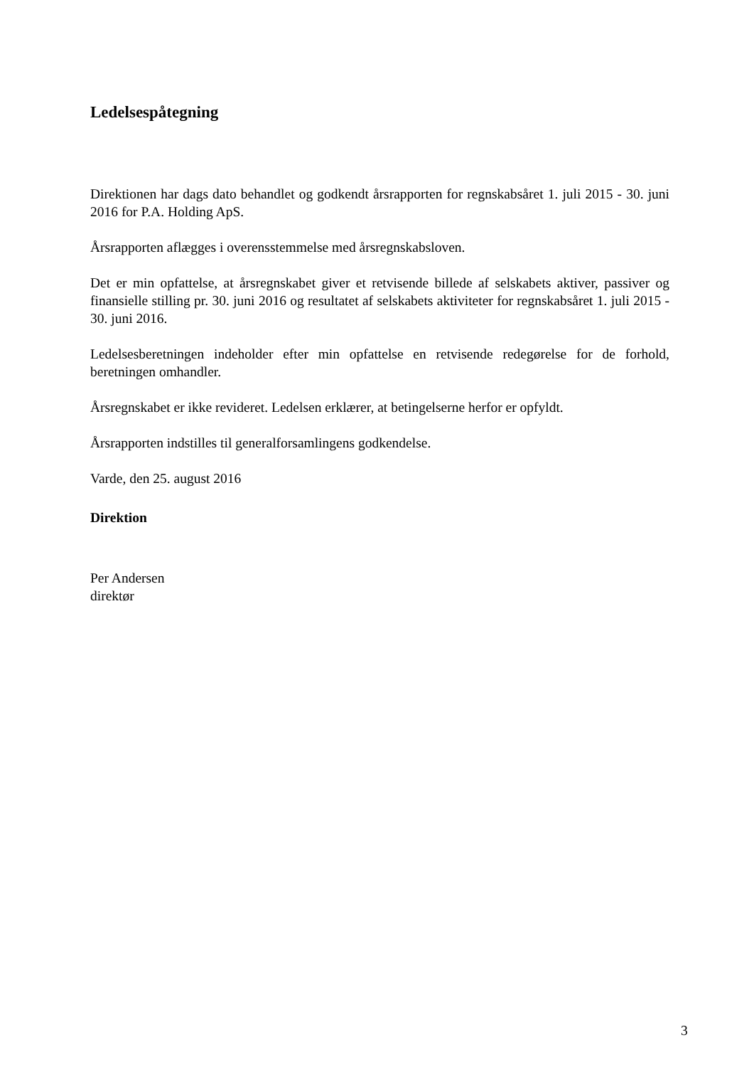Ledelsespåtegning
Direktionen har dags dato behandlet og godkendt årsrapporten for regnskabsåret 1. juli 2015 - 30. juni 2016 for P.A. Holding ApS.
Årsrapporten aflægges i overensstemmelse med årsregnskabsloven.
Det er min opfattelse, at årsregnskabet giver et retvisende billede af selskabets aktiver, passiver og finansielle stilling pr. 30. juni 2016 og resultatet af selskabets aktiviteter for regnskabsåret 1. juli 2015 - 30. juni 2016.
Ledelsesberetningen indeholder efter min opfattelse en retvisende redegørelse for de forhold, beretningen omhandler.
Årsregnskabet er ikke revideret. Ledelsen erklærer, at betingelserne herfor er opfyldt.
Årsrapporten indstilles til generalforsamlingens godkendelse.
Varde, den 25. august 2016
Direktion
Per Andersen
direktør
3